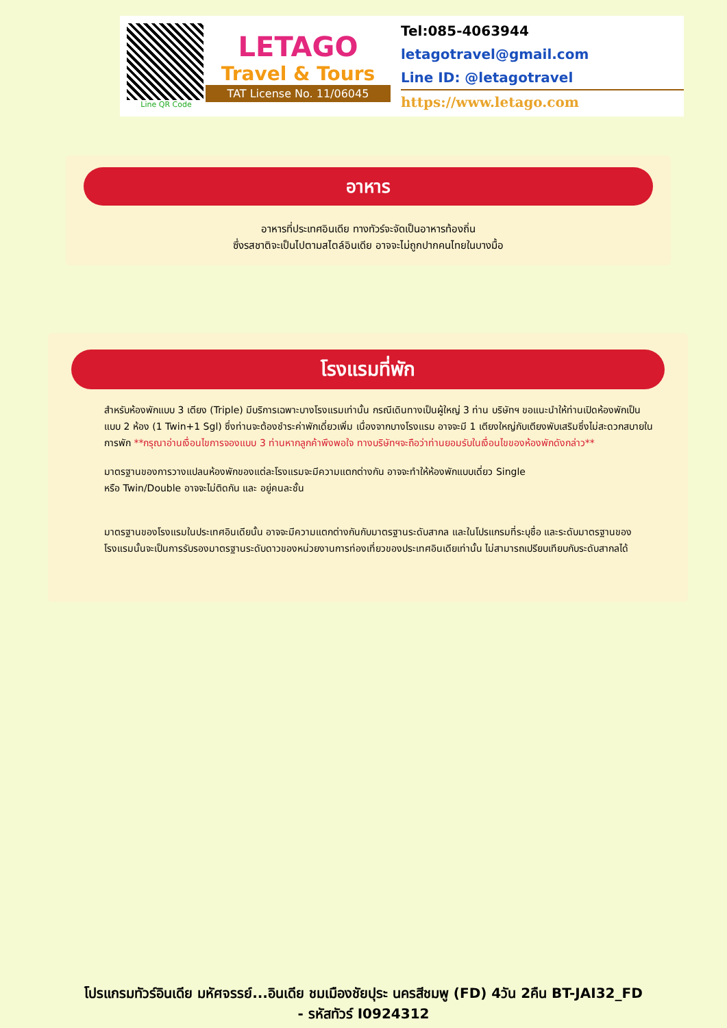Line QR Code
LETAGO
Travel & Tours
TAT License No. 11/06045
Tel:085-4063944
letagotravel@gmail.com
Line ID: @letagotravel
https://www.letago.com
อาหาร
อาหารที่ประเทศอินเดีย ทางทัวร์จะจัดเป็นอาหารท้องถิ่น
ซึ่งรสชาติจะเป็นไปตามสไตล์อินเดีย อาจจะไม่ถูกปากคนไทยในบางมื้อ
โรงแรมที่พัก
สำหรับห้องพักแบบ 3 เตียง (Triple) มีบริการเฉพาะบางโรงแรมเท่านั้น กรณีเดินทางเป็นผู้ใหญ่ 3 ท่าน บริษัทฯ ขอแนะนำให้ท่านเปิดห้องพักเป็นแบบ 2 ห้อง (1 Twin+1 Sgl) ซึ่งท่านจะต้องชำระค่าพักเดี่ยวเพิ่ม เนื่องจากบางโรงแรม อาจจะมี 1 เตียงใหญ่กับเตียงพับเสริมซึ่งไม่สะดวกสบายในการพัก **กรุณาอ่านเงื่อนไขการจองแบบ 3 ท่านหากลูกค้าพึงพอใจ ทางบริษัทฯจะถือว่าท่านยอมรับในเงื่อนไขของห้องพักดังกล่าว**
มาตรฐานของการวางแปลนห้องพักของแต่ละโรงแรมจะมีความแตกต่างกัน อาจจะทำให้ห้องพักแบบเดี่ยว Single
หรือ Twin/Double อาจจะไม่ติดกัน และ อยู่คนละชั้น
มาตรฐานของโรงแรมในประเทศอินเดียนั้น อาจจะมีความแตกต่างกันกับมาตรฐานระดับสากล และในโปรแกรมที่ระบุชื่อ และระดับมาตรฐานของโรงแรมนั้นจะเป็นการรับรองมาตรฐานระดับดาวของหน่วยงานการท่องเที่ยวของประเทศอินเดียเท่านั้น ไม่สามารถเปรียบเทียบกับระดับสากลได้
โปรแกรมทัวร์อินเดีย มหัศจรรย์...อินเดีย ชมเมืองชัยปุระ นครสีชมพู (FD) 4วัน 2คืน BT-JAI32_FD
- รหัสทัวร์ I0924312